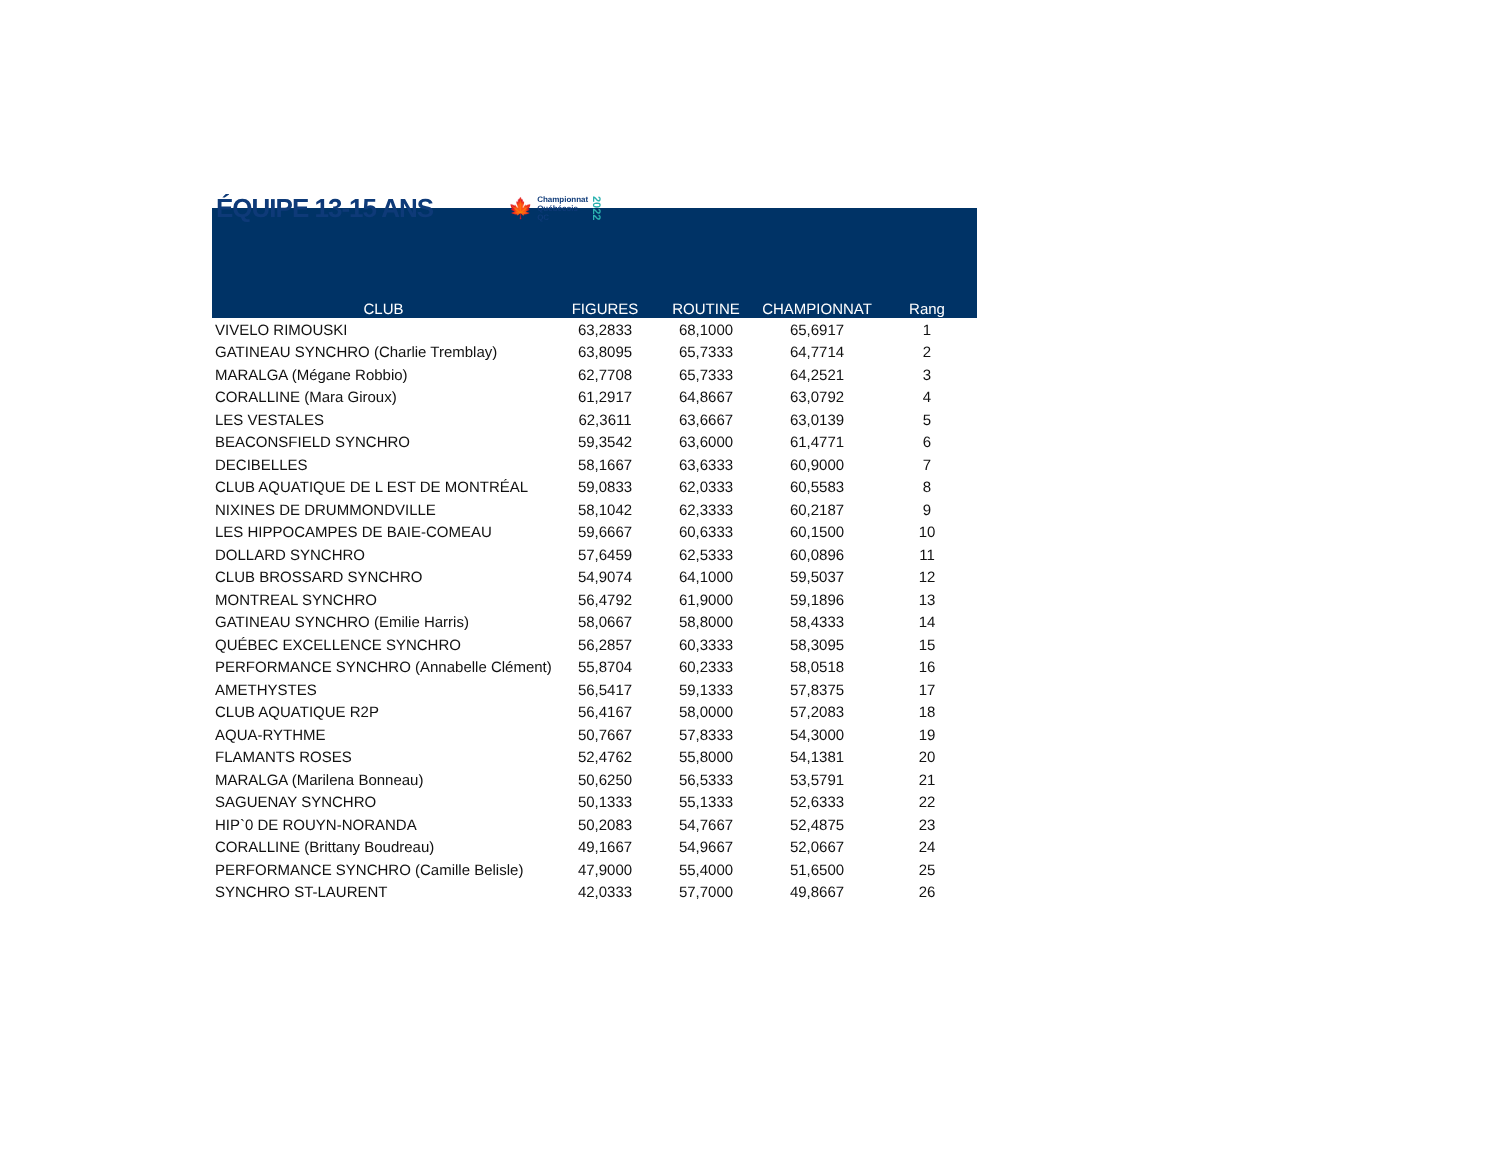ÉQUIPE 13-15 ANS
🍁 Championnat
Québécois
QC 2022
| CLUB | FIGURES | ROUTINE | CHAMPIONNAT | Rang |
| --- | --- | --- | --- | --- |
| VIVELO RIMOUSKI | 63,2833 | 68,1000 | 65,6917 | 1 |
| GATINEAU SYNCHRO (Charlie Tremblay) | 63,8095 | 65,7333 | 64,7714 | 2 |
| MARALGA (Mégane Robbio) | 62,7708 | 65,7333 | 64,2521 | 3 |
| CORALLINE (Mara Giroux) | 61,2917 | 64,8667 | 63,0792 | 4 |
| LES VESTALES | 62,3611 | 63,6667 | 63,0139 | 5 |
| BEACONSFIELD SYNCHRO | 59,3542 | 63,6000 | 61,4771 | 6 |
| DECIBELLES | 58,1667 | 63,6333 | 60,9000 | 7 |
| CLUB AQUATIQUE DE L EST DE MONTRÉAL | 59,0833 | 62,0333 | 60,5583 | 8 |
| NIXINES DE DRUMMONDVILLE | 58,1042 | 62,3333 | 60,2187 | 9 |
| LES HIPPOCAMPES DE BAIE-COMEAU | 59,6667 | 60,6333 | 60,1500 | 10 |
| DOLLARD SYNCHRO | 57,6459 | 62,5333 | 60,0896 | 11 |
| CLUB BROSSARD SYNCHRO | 54,9074 | 64,1000 | 59,5037 | 12 |
| MONTREAL SYNCHRO | 56,4792 | 61,9000 | 59,1896 | 13 |
| GATINEAU SYNCHRO (Emilie Harris) | 58,0667 | 58,8000 | 58,4333 | 14 |
| QUÉBEC EXCELLENCE SYNCHRO | 56,2857 | 60,3333 | 58,3095 | 15 |
| PERFORMANCE SYNCHRO (Annabelle Clément) | 55,8704 | 60,2333 | 58,0518 | 16 |
| AMETHYSTES | 56,5417 | 59,1333 | 57,8375 | 17 |
| CLUB AQUATIQUE R2P | 56,4167 | 58,0000 | 57,2083 | 18 |
| AQUA-RYTHME | 50,7667 | 57,8333 | 54,3000 | 19 |
| FLAMANTS ROSES | 52,4762 | 55,8000 | 54,1381 | 20 |
| MARALGA (Marilena Bonneau) | 50,6250 | 56,5333 | 53,5791 | 21 |
| SAGUENAY SYNCHRO | 50,1333 | 55,1333 | 52,6333 | 22 |
| HIP`0 DE ROUYN-NORANDA | 50,2083 | 54,7667 | 52,4875 | 23 |
| CORALLINE (Brittany Boudreau) | 49,1667 | 54,9667 | 52,0667 | 24 |
| PERFORMANCE SYNCHRO (Camille Belisle) | 47,9000 | 55,4000 | 51,6500 | 25 |
| SYNCHRO ST-LAURENT | 42,0333 | 57,7000 | 49,8667 | 26 |